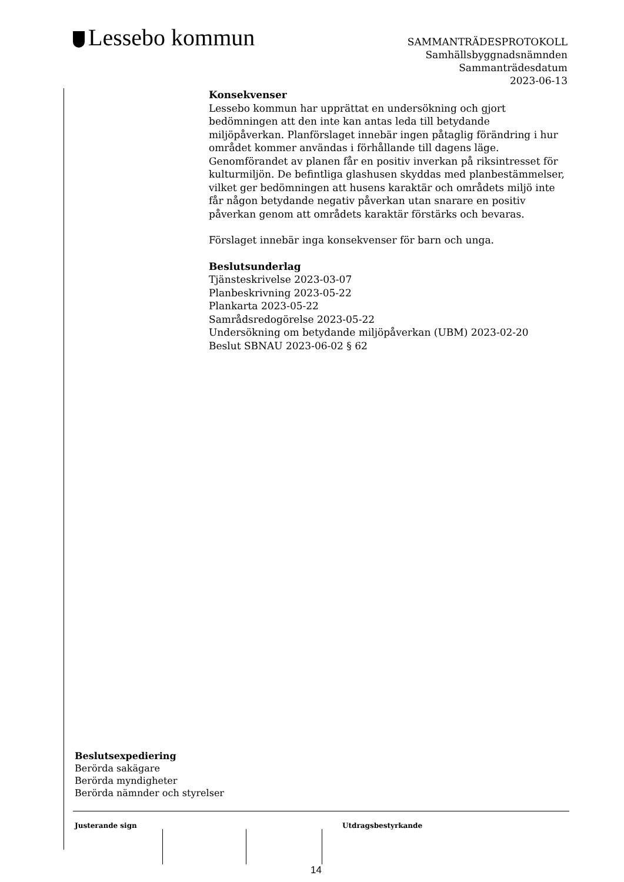Lessebo kommun
SAMMANTRÄDESPROTOKOLL
Samhällsbyggnadsnämnden
Sammanträdesdatum
2023-06-13
Konsekvenser
Lessebo kommun har upprättat en undersökning och gjort bedömningen att den inte kan antas leda till betydande miljöpåverkan. Planförslaget innebär ingen påtaglig förändring i hur området kommer användas i förhållande till dagens läge. Genomförandet av planen får en positiv inverkan på riksintresset för kulturmiljön. De befintliga glashusen skyddas med planbestämmelser, vilket ger bedömningen att husens karaktär och områdets miljö inte får någon betydande negativ påverkan utan snarare en positiv påverkan genom att områdets karaktär förstärks och bevaras.
Förslaget innebär inga konsekvenser för barn och unga.
Beslutsunderlag
Tjänsteskrivelse 2023-03-07
Planbeskrivning 2023-05-22
Plankarta 2023-05-22
Samrådsredogörelse 2023-05-22
Undersökning om betydande miljöpåverkan (UBM) 2023-02-20
Beslut SBNAU 2023-06-02 § 62
Beslutsexpediering
Berörda sakägare
Berörda myndigheter
Berörda nämnder och styrelser
Justerande sign Utdragsbestyrkande
14